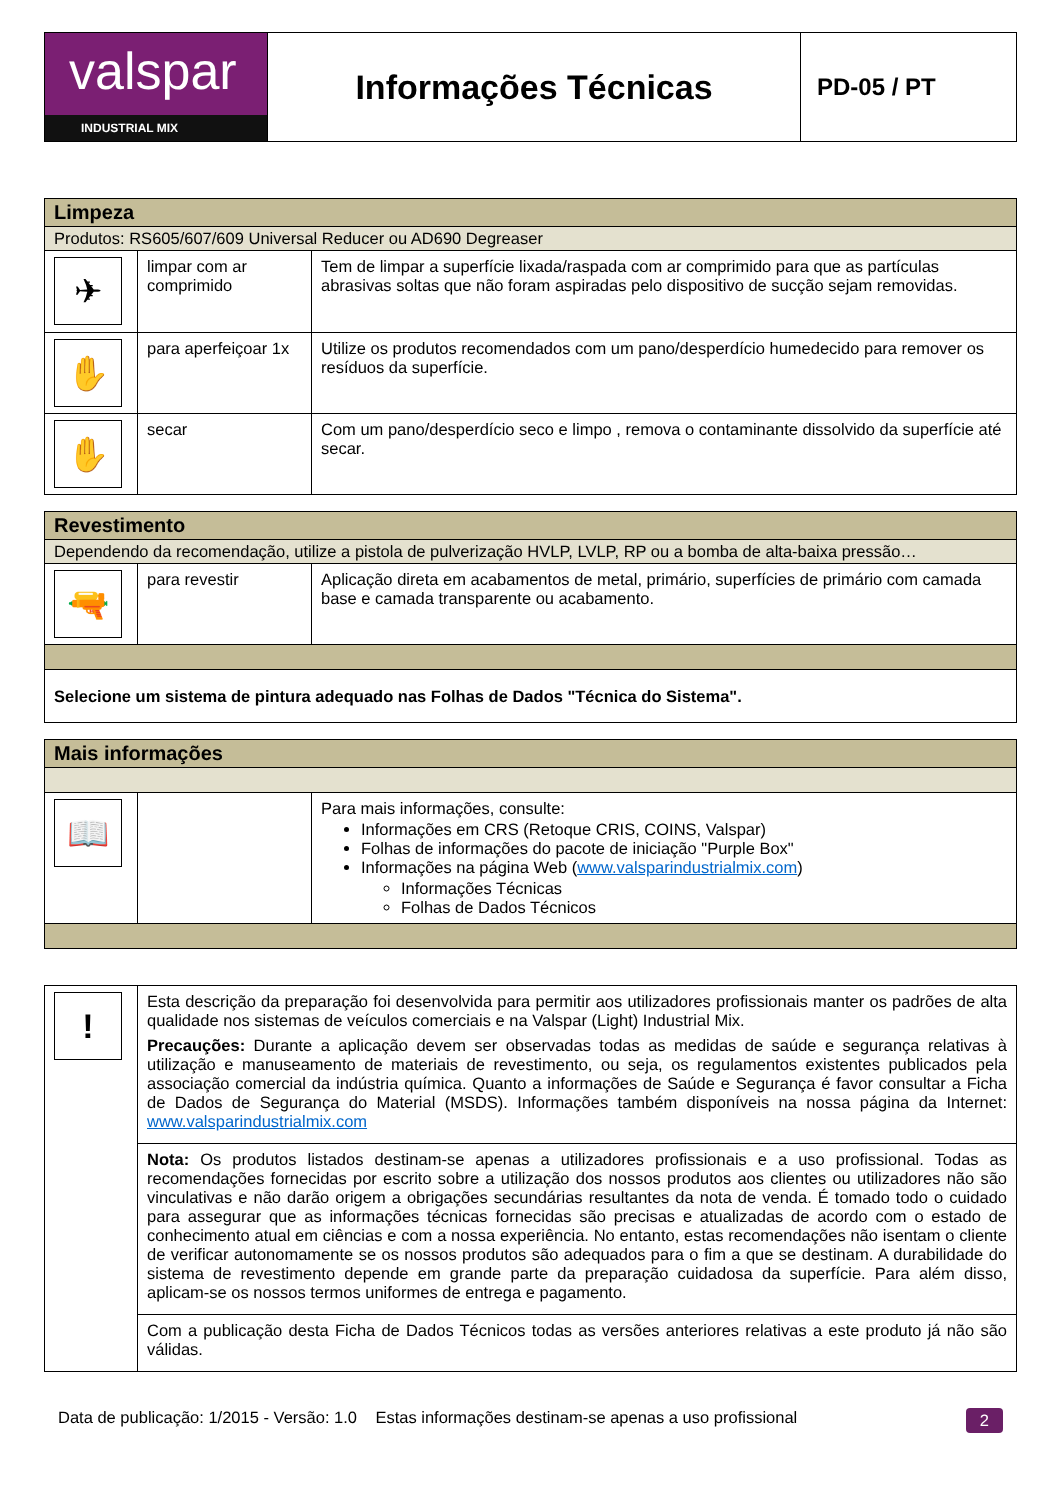| valspar INDUSTRIAL MIX | Informações Técnicas | PD-05 / PT |
| Limpeza | | |
| Produtos: RS605/607/609 Universal Reducer ou AD690 Degreaser | | |
| ✈ | limpar com ar comprimido | Tem de limpar a superfície lixada/raspada com ar comprimido para que as partículas abrasivas soltas que não foram aspiradas pelo dispositivo de sucção sejam removidas. |
| ✋ | para aperfeiçoar 1x | Utilize os produtos recomendados com um pano/desperdício humedecido para remover os resíduos da superfície. |
| ✋ | secar | Com um pano/desperdício seco e limpo , remova o contaminante dissolvido da superfície até secar. |
| Revestimento | | |
| Dependendo da recomendação, utilize a pistola de pulverização HVLP, LVLP, RP ou a bomba de alta-baixa pressão… | | |
| 🔫 | para revestir | Aplicação direta em acabamentos de metal, primário, superfícies de primário com camada base e camada transparente ou acabamento. |
| Selecione um sistema de pintura adequado nas Folhas de Dados "Técnica do Sistema". | | |
| Mais informações | | |
| 📖 | | Para mais informações, consulte: Informações em CRS (Retoque CRIS, COINS, Valspar) Folhas de informações do pacote de iniciação "Purple Box" Informações na página Web ( www.valsparindustrialmix.com ) Informações Técnicas Folhas de Dados Técnicos |
| ! | Esta descrição da preparação foi desenvolvida para permitir aos utilizadores profissionais manter os padrões de alta qualidade nos sistemas de veículos comerciais e na Valspar (Light) Industrial Mix. Precauções: Durante a aplicação devem ser observadas todas as medidas de saúde e segurança relativas à utilização e manuseamento de materiais de revestimento, ou seja, os regulamentos existentes publicados pela associação comercial da indústria química. Quanto a informações de Saúde e Segurança é favor consultar a Ficha de Dados de Segurança do Material (MSDS). Informações também disponíveis na nossa página da Internet: www.valsparindustrialmix.com |
| | Nota: Os produtos listados destinam-se apenas a utilizadores profissionais e a uso profissional. Todas as recomendações fornecidas por escrito sobre a utilização dos nossos produtos aos clientes ou utilizadores não são vinculativas e não darão origem a obrigações secundárias resultantes da nota de venda. É tomado todo o cuidado para assegurar que as informações técnicas fornecidas são precisas e atualizadas de acordo com o estado de conhecimento atual em ciências e com a nossa experiência. No entanto, estas recomendações não isentam o cliente de verificar autonomamente se os nossos produtos são adequados para o fim a que se destinam. A durabilidade do sistema de revestimento depende em grande parte da preparação cuidadosa da superfície. Para além disso, aplicam-se os nossos termos uniformes de entrega e pagamento. |
| | Com a publicação desta Ficha de Dados Técnicos todas as versões anteriores relativas a este produto já não são válidas. |
Data de publicação: 1/2015 - Versão: 1.0 Estas informações destinam-se apenas a uso profissional 2